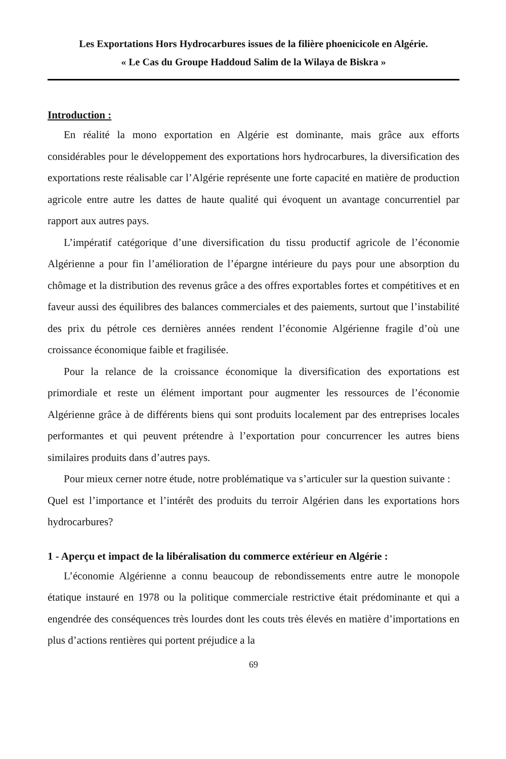Les Exportations Hors Hydrocarbures issues de la filière phoenicicole en Algérie.
« Le Cas du Groupe Haddoud Salim de la Wilaya de Biskra »
Introduction :
En réalité la mono exportation en Algérie est dominante, mais grâce aux efforts considérables pour le développement des exportations hors hydrocarbures, la diversification des exportations reste réalisable car l’Algérie représente une forte capacité en matière de production agricole entre autre les dattes de haute qualité qui évoquent un avantage concurrentiel par rapport aux autres pays.
L’impératif catégorique d’une diversification du tissu productif agricole de l’économie Algérienne a pour fin l’amélioration de l’épargne intérieure du pays pour une absorption du chômage et la distribution des revenus grâce a des offres exportables fortes et compétitives et en faveur aussi des équilibres des balances commerciales et des paiements, surtout que l’instabilité des prix du pétrole ces dernières années rendent l’économie Algérienne fragile d’où une croissance économique faible et fragilisée.
Pour la relance de la croissance économique la diversification des exportations est primordiale et reste un élément important pour augmenter les ressources de l’économie Algérienne grâce à de différents biens qui sont produits localement par des entreprises locales performantes et qui peuvent prétendre à l’exportation pour concurrencer les autres biens similaires produits dans d’autres pays.
Pour mieux cerner notre étude, notre problématique va s’articuler sur la question suivante :
Quel est l’importance et l’intérêt des produits du terroir Algérien dans les exportations hors hydrocarbures?
1 - Aperçu et impact de la libéralisation du commerce extérieur en Algérie :
L’économie Algérienne a connu beaucoup de rebondissements entre autre le monopole étatique instauré en 1978 ou la politique commerciale restrictive était prédominante et qui a engendrée des conséquences très lourdes dont les couts très élevés en matière d’importations en plus d’actions rentières qui portent préjudice a la
69